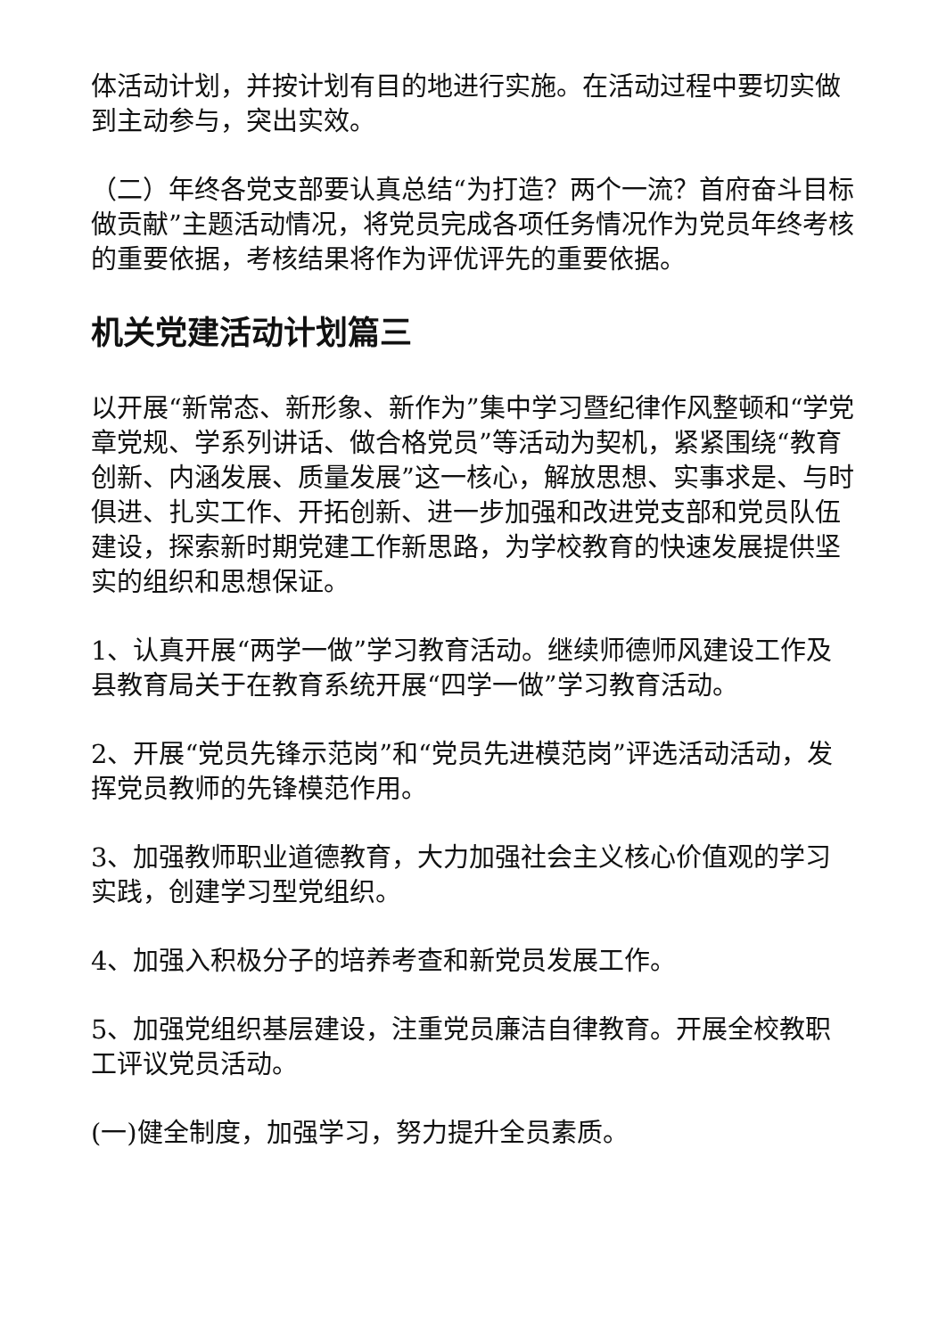体活动计划，并按计划有目的地进行实施。在活动过程中要切实做到主动参与，突出实效。
（二）年终各党支部要认真总结“为打造？两个一流？首府奋斗目标做贡献”主题活动情况，将党员完成各项任务情况作为党员年终考核的重要依据，考核结果将作为评优评先的重要依据。
机关党建活动计划篇三
以开展“新常态、新形象、新作为”集中学习暨纪律作风整顿和“学党章党规、学系列讲话、做合格党员”等活动为契机，紧紧围绕“教育创新、内涵发展、质量发展”这一核心，解放思想、实事求是、与时俱进、扎实工作、开拓创新、进一步加强和改进党支部和党员队伍建设，探索新时期党建工作新思路，为学校教育的快速发展提供坚实的组织和思想保证。
1、认真开展“两学一做”学习教育活动。继续师德师风建设工作及县教育局关于在教育系统开展“四学一做”学习教育活动。
2、开展“党员先锋示范岗”和“党员先进模范岗”评选活动活动，发挥党员教师的先锋模范作用。
3、加强教师职业道德教育，大力加强社会主义核心价值观的学习实践，创建学习型党组织。
4、加强入积极分子的培养考查和新党员发展工作。
5、加强党组织基层建设，注重党员廉洁自律教育。开展全校教职工评议党员活动。
(一)健全制度，加强学习，努力提升全员素质。